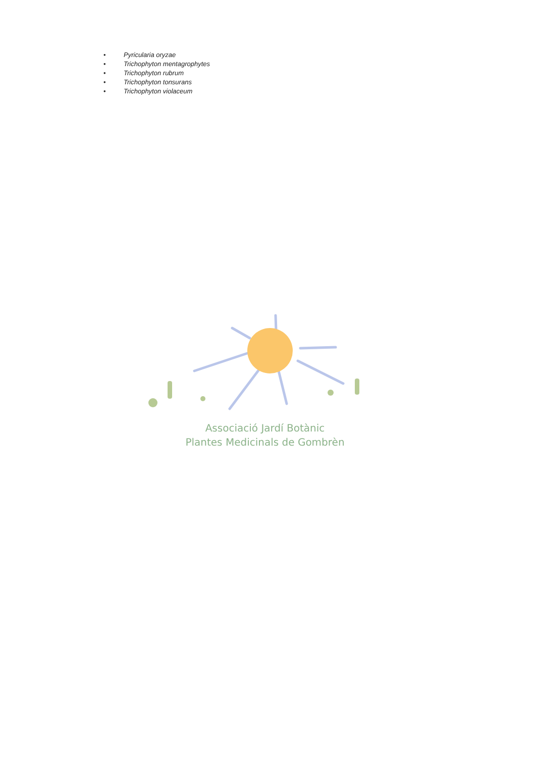• Pyricularia oryzae
• Trichophyton mentagrophytes
• Trichophyton rubrum
• Trichophyton tonsurans
• Trichophyton violaceum
Associació Jardí Botànic
Plantes Medicinals de Gombrèn